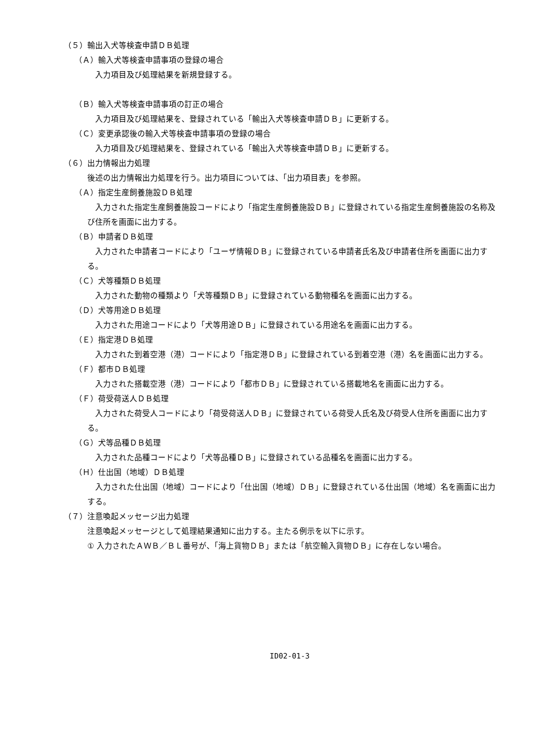（５）輸出入犬等検査申請ＤＢ処理
（Ａ）輸入犬等検査申請事項の登録の場合
入力項目及び処理結果を新規登録する。
（Ｂ）輸入犬等検査申請事項の訂正の場合
入力項目及び処理結果を、登録されている「輸出入犬等検査申請ＤＢ」に更新する。
（Ｃ）変更承認後の輸入犬等検査申請事項の登録の場合
入力項目及び処理結果を、登録されている「輸出入犬等検査申請ＤＢ」に更新する。
（６）出力情報出力処理
後述の出力情報出力処理を行う。出力項目については、「出力項目表」を参照。
（Ａ）指定生産飼養施設ＤＢ処理
入力された指定生産飼養施設コードにより「指定生産飼養施設ＤＢ」に登録されている指定生産飼養施設の名称及び住所を画面に出力する。
（Ｂ）申請者ＤＢ処理
入力された申請者コードにより「ユーザ情報ＤＢ」に登録されている申請者氏名及び申請者住所を画面に出力する。
（Ｃ）犬等種類ＤＢ処理
入力された動物の種類より「犬等種類ＤＢ」に登録されている動物種名を画面に出力する。
（Ｄ）犬等用途ＤＢ処理
入力された用途コードにより「犬等用途ＤＢ」に登録されている用途名を画面に出力する。
（Ｅ）指定港ＤＢ処理
入力された到着空港（港）コードにより「指定港ＤＢ」に登録されている到着空港（港）名を画面に出力する。
（Ｆ）都市ＤＢ処理
入力された搭載空港（港）コードにより「都市ＤＢ」に登録されている搭載地名を画面に出力する。
（Ｆ）荷受荷送人ＤＢ処理
入力された荷受人コードにより「荷受荷送人ＤＢ」に登録されている荷受人氏名及び荷受人住所を画面に出力する。
（Ｇ）犬等品種ＤＢ処理
入力された品種コードにより「犬等品種ＤＢ」に登録されている品種名を画面に出力する。
（Ｈ）仕出国（地域）ＤＢ処理
入力された仕出国（地域）コードにより「仕出国（地域）ＤＢ」に登録されている仕出国（地域）名を画面に出力する。
（７）注意喚起メッセージ出力処理
注意喚起メッセージとして処理結果通知に出力する。主たる例示を以下に示す。
① 入力されたＡＷＢ／ＢＬ番号が、「海上貨物ＤＢ」または「航空輸入貨物ＤＢ」に存在しない場合。
ID02-01-3